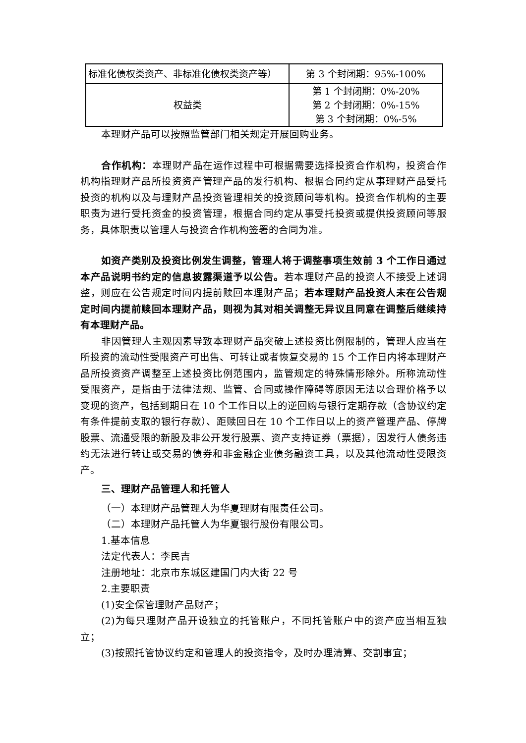| 标准化债权类资产、非标准化债权类资产等） | 第 3 个封闭期：95%-100% |
| 权益类 | 第 1 个封闭期：0%-20% 第 2 个封闭期：0%-15% 第 3 个封闭期：0%-5% |
本理财产品可以按照监管部门相关规定开展回购业务。
合作机构：本理财产品在运作过程中可根据需要选择投资合作机构，投资合作机构指理财产品所投资资产管理产品的发行机构、根据合同约定从事理财产品受托投资的机构以及与理财产品投资管理相关的投资顾问等机构。投资合作机构的主要职责为进行受托资金的投资管理，根据合同约定从事受托投资或提供投资顾问等服务，具体职责以管理人与投资合作机构签署的合同为准。
如资产类别及投资比例发生调整，管理人将于调整事项生效前 3 个工作日通过本产品说明书约定的信息披露渠道予以公告。若本理财产品的投资人不接受上述调整，则应在公告规定时间内提前赎回本理财产品；若本理财产品投资人未在公告规定时间内提前赎回本理财产品，则视为其对相关调整无异议且同意在调整后继续持有本理财产品。
非因管理人主观因素导致本理财产品突破上述投资比例限制的，管理人应当在所投资的流动性受限资产可出售、可转让或者恢复交易的 15 个工作日内将本理财产品所投资资产调整至上述投资比例范围内，监管规定的特殊情形除外。所称流动性受限资产，是指由于法律法规、监管、合同或操作障碍等原因无法以合理价格予以变现的资产，包括到期日在 10 个工作日以上的逆回购与银行定期存款（含协议约定有条件提前支取的银行存款）、距赎回日在 10 个工作日以上的资产管理产品、停牌股票、流通受限的新股及非公开发行股票、资产支持证券（票据），因发行人债务违约无法进行转让或交易的债券和非金融企业债务融资工具，以及其他流动性受限资产。
三、理财产品管理人和托管人
（一）本理财产品管理人为华夏理财有限责任公司。
（二）本理财产品托管人为华夏银行股份有限公司。
1.基本信息
法定代表人：李民吉
注册地址：北京市东城区建国门内大街 22 号
2.主要职责
(1)安全保管理财产品财产；
(2)为每只理财产品开设独立的托管账户，不同托管账户中的资产应当相互独立；
(3)按照托管协议约定和管理人的投资指令，及时办理清算、交割事宜；